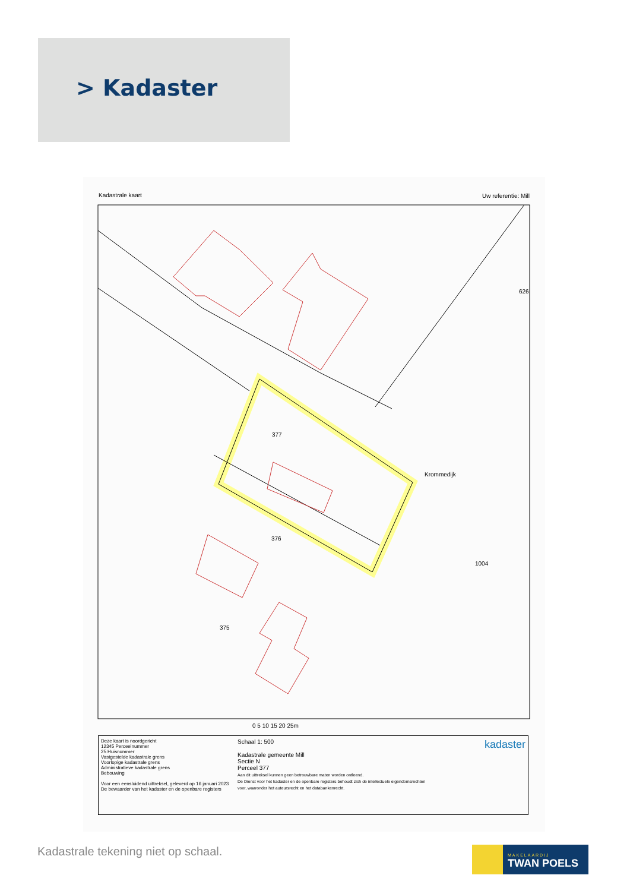> Kadaster
Kadastrale kaart Uw referentie: Mill
377
376
375
1004
626
Krommedijk
0 5 10 15 20 25m
Deze kaart is noordgericht
12345 Perceelnummer
25 Huisnummer
Vastgestelde kadastrale grens
Voorlopige kadastrale grens
Administratieve kadastrale grens
Bebouwing
Voor een eensluidend uittreksel, geleverd op 16 januari 2023
De bewaarder van het kadaster en de openbare registers
Schaal 1: 500
Kadastrale gemeente Mill
Sectie N
Perceel 377
Aan dit uittreksel kunnen geen betrouwbare maten worden ontleend.
De Dienst voor het kadaster en de openbare registers behoudt zich de intellectuele eigendomsrechten voor, waaronder het auteursrecht en het databankenrecht.
kadaster
Kadastrale tekening niet op schaal.
MAKELAARDIJ
TWAN POELS